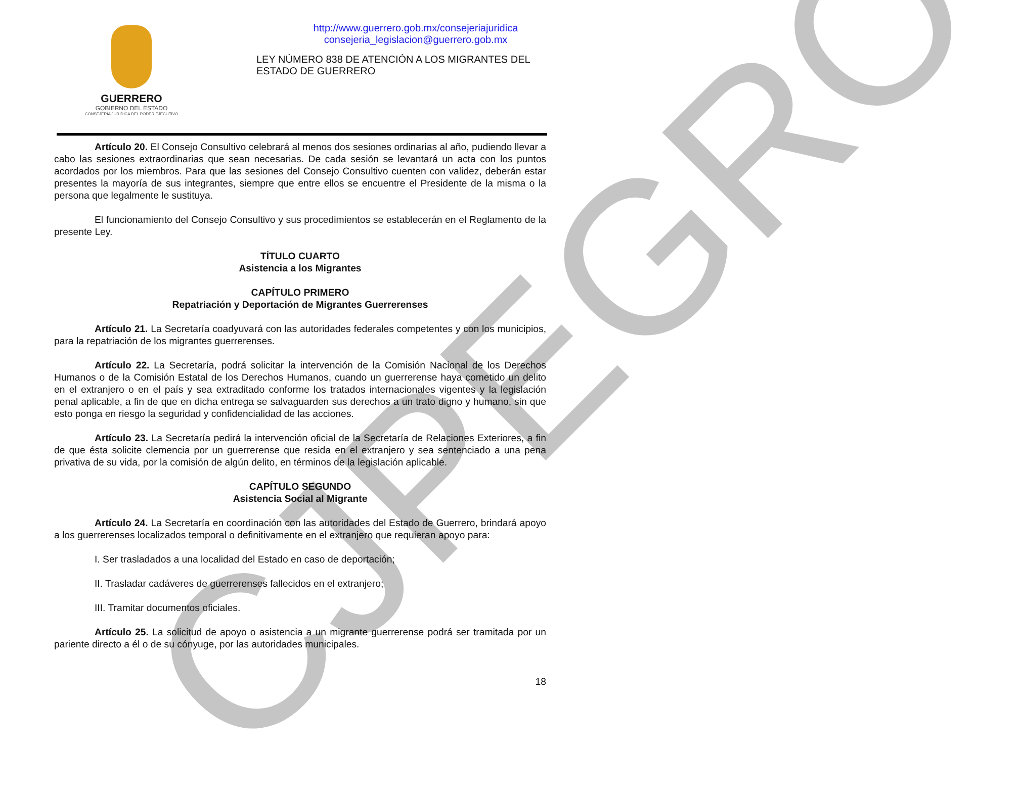CJPEGRO
GUERRERO
GOBIERNO DEL ESTADO
CONSEJERÍA JURÍDICA DEL PODER EJECUTIVO
http://www.guerrero.gob.mx/consejeriajuridica
consejeria_legislacion@guerrero.gob.mx
LEY NÚMERO 838 DE ATENCIÓN A LOS MIGRANTES DEL
ESTADO DE GUERRERO
Artículo 20. El Consejo Consultivo celebrará al menos dos sesiones ordinarias al año, pudiendo llevar a cabo las sesiones extraordinarias que sean necesarias. De cada sesión se levantará un acta con los puntos acordados por los miembros. Para que las sesiones del Consejo Consultivo cuenten con validez, deberán estar presentes la mayoría de sus integrantes, siempre que entre ellos se encuentre el Presidente de la misma o la persona que legalmente le sustituya.
El funcionamiento del Consejo Consultivo y sus procedimientos se establecerán en el Reglamento de la presente Ley.
TÍTULO CUARTO
Asistencia a los Migrantes
CAPÍTULO PRIMERO
Repatriación y Deportación de Migrantes Guerrerenses
Artículo 21. La Secretaría coadyuvará con las autoridades federales competentes y con los municipios, para la repatriación de los migrantes guerrerenses.
Artículo 22. La Secretaría, podrá solicitar la intervención de la Comisión Nacional de los Derechos Humanos o de la Comisión Estatal de los Derechos Humanos, cuando un guerrerense haya cometido un delito en el extranjero o en el país y sea extraditado conforme los tratados internacionales vigentes y la legislación penal aplicable, a fin de que en dicha entrega se salvaguarden sus derechos a un trato digno y humano, sin que esto ponga en riesgo la seguridad y confidencialidad de las acciones.
Artículo 23. La Secretaría pedirá la intervención oficial de la Secretaría de Relaciones Exteriores, a fin de que ésta solicite clemencia por un guerrerense que resida en el extranjero y sea sentenciado a una pena privativa de su vida, por la comisión de algún delito, en términos de la legislación aplicable.
CAPÍTULO SEGUNDO
Asistencia Social al Migrante
Artículo 24. La Secretaría en coordinación con las autoridades del Estado de Guerrero, brindará apoyo a los guerrerenses localizados temporal o definitivamente en el extranjero que requieran apoyo para:
I. Ser trasladados a una localidad del Estado en caso de deportación;
II. Trasladar cadáveres de guerrerenses fallecidos en el extranjero;
III. Tramitar documentos oficiales.
Artículo 25. La solicitud de apoyo o asistencia a un migrante guerrerense podrá ser tramitada por un pariente directo a él o de su cónyuge, por las autoridades municipales.
18